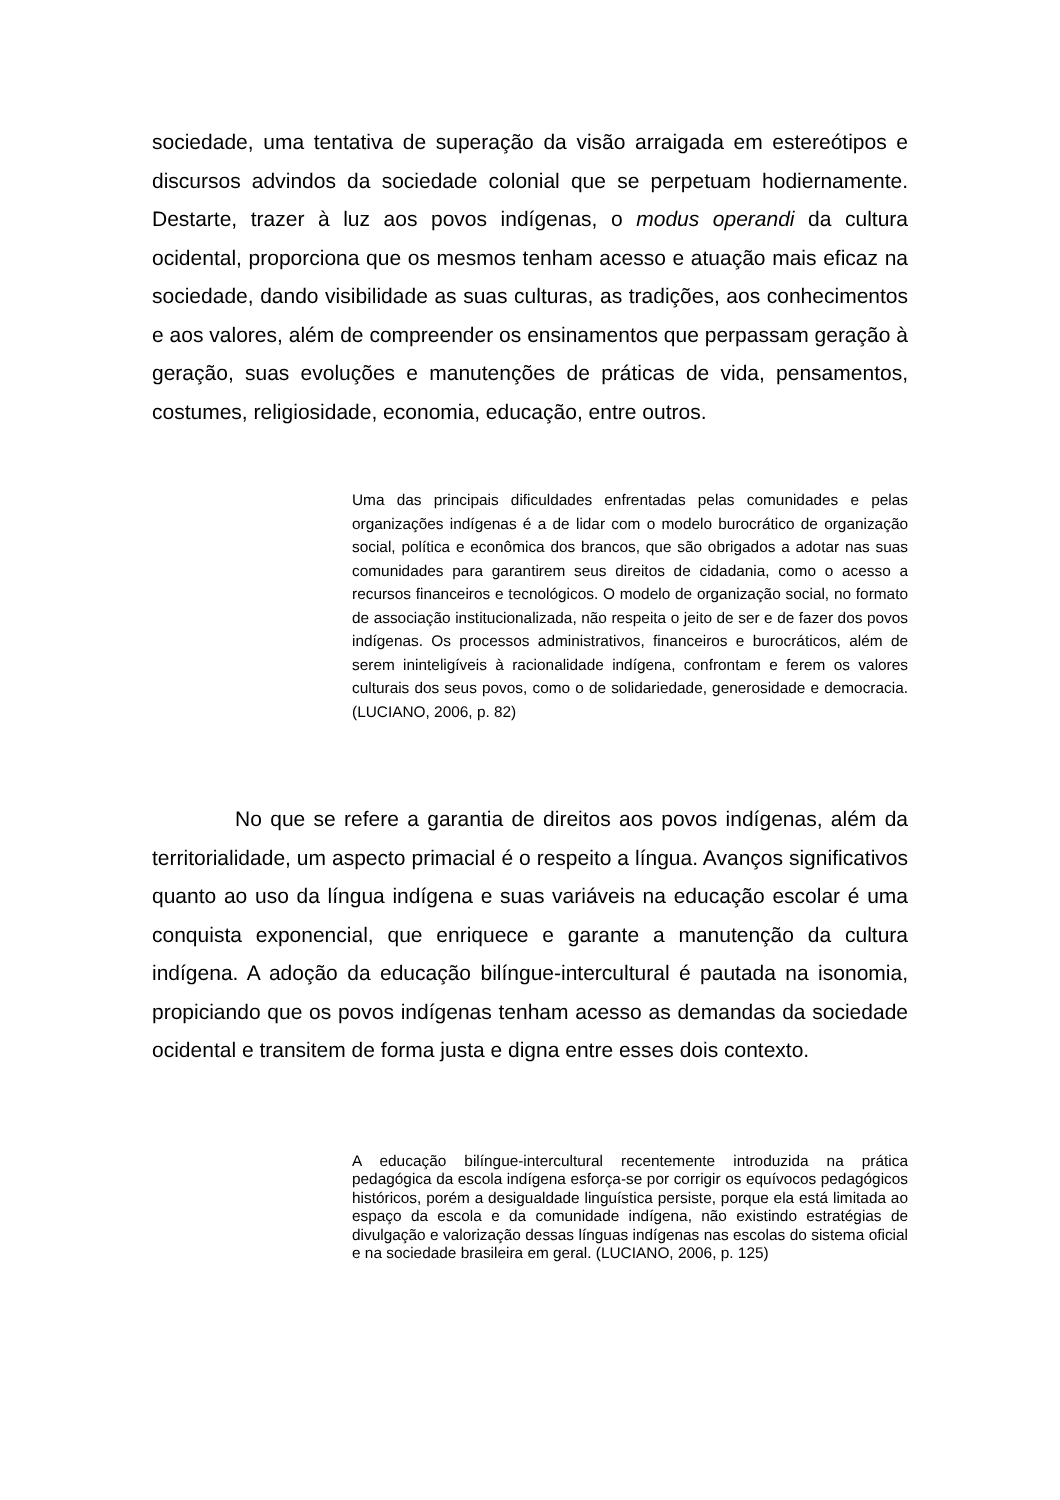sociedade, uma tentativa de superação da visão arraigada em estereótipos e discursos advindos da sociedade colonial que se perpetuam hodiernamente. Destarte, trazer à luz aos povos indígenas, o modus operandi da cultura ocidental, proporciona que os mesmos tenham acesso e atuação mais eficaz na sociedade, dando visibilidade as suas culturas, as tradições, aos conhecimentos e aos valores, além de compreender os ensinamentos que perpassam geração à geração, suas evoluções e manutenções de práticas de vida, pensamentos, costumes, religiosidade, economia, educação, entre outros.
Uma das principais dificuldades enfrentadas pelas comunidades e pelas organizações indígenas é a de lidar com o modelo burocrático de organização social, política e econômica dos brancos, que são obrigados a adotar nas suas comunidades para garantirem seus direitos de cidadania, como o acesso a recursos financeiros e tecnológicos. O modelo de organização social, no formato de associação institucionalizada, não respeita o jeito de ser e de fazer dos povos indígenas. Os processos administrativos, financeiros e burocráticos, além de serem ininteligíveis à racionalidade indígena, confrontam e ferem os valores culturais dos seus povos, como o de solidariedade, generosidade e democracia. (LUCIANO, 2006, p. 82)
No que se refere a garantia de direitos aos povos indígenas, além da territorialidade, um aspecto primacial é o respeito a língua. Avanços significativos quanto ao uso da língua indígena e suas variáveis na educação escolar é uma conquista exponencial, que enriquece e garante a manutenção da cultura indígena. A adoção da educação bilíngue-intercultural é pautada na isonomia, propiciando que os povos indígenas tenham acesso as demandas da sociedade ocidental e transitem de forma justa e digna entre esses dois contexto.
A educação bilíngue-intercultural recentemente introduzida na prática pedagógica da escola indígena esforça-se por corrigir os equívocos pedagógicos históricos, porém a desigualdade linguística persiste, porque ela está limitada ao espaço da escola e da comunidade indígena, não existindo estratégias de divulgação e valorização dessas línguas indígenas nas escolas do sistema oficial e na sociedade brasileira em geral. (LUCIANO, 2006, p. 125)